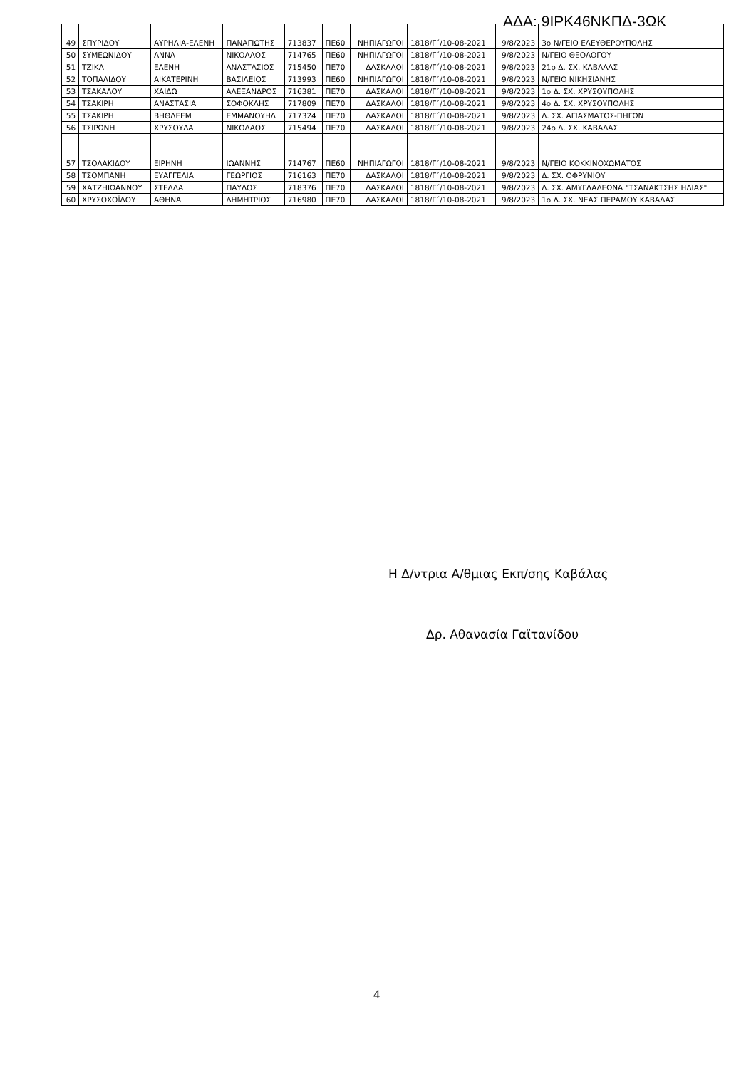ΑΔΑ: 9ΙΡΚ46ΝΚΠΔ-3ΩΚ
| 49 | ΣΠΥΡΙΔΟΥ | ΑΥΡΗΛΙΑ-ΕΛΕΝΗ | ΠΑΝΑΓΙΩΤΗΣ | 713837 | ΠΕ60 | ΝΗΠΙΑΓΩΓΟΙ | 1818/Γ΄/10-08-2021 | 9/8/2023 | 3ο Ν/ΓΕΙΟ ΕΛΕΥΘΕΡΟΥΠΟΛΗΣ |
| 50 | ΣΥΜΕΩΝΙΔΟΥ | ΑΝΝΑ | ΝΙΚΟΛΑΟΣ | 714765 | ΠΕ60 | ΝΗΠΙΑΓΩΓΟΙ | 1818/Γ΄/10-08-2021 | 9/8/2023 | Ν/ΓΕΙΟ ΘΕΟΛΟΓΟΥ |
| 51 | ΤΖΙΚΑ | ΕΛΕΝΗ | ΑΝΑΣΤΑΣΙΟΣ | 715450 | ΠΕ70 | ΔΑΣΚΑΛΟΙ | 1818/Γ΄/10-08-2021 | 9/8/2023 | 21ο Δ. ΣΧ. ΚΑΒΑΛΑΣ |
| 52 | ΤΟΠΑΛΙΔΟΥ | ΑΙΚΑΤΕΡΙΝΗ | ΒΑΣΙΛΕΙΟΣ | 713993 | ΠΕ60 | ΝΗΠΙΑΓΩΓΟΙ | 1818/Γ΄/10-08-2021 | 9/8/2023 | Ν/ΓΕΙΟ ΝΙΚΗΣΙΑΝΗΣ |
| 53 | ΤΣΑΚΑΛΟΥ | ΧΑΙΔΩ | ΑΛΕΞΑΝΔΡΟΣ | 716381 | ΠΕ70 | ΔΑΣΚΑΛΟΙ | 1818/Γ΄/10-08-2021 | 9/8/2023 | 1ο Δ. ΣΧ. ΧΡΥΣΟΥΠΟΛΗΣ |
| 54 | ΤΣΑΚΙΡΗ | ΑΝΑΣΤΑΣΙΑ | ΣΟΦΟΚΛΗΣ | 717809 | ΠΕ70 | ΔΑΣΚΑΛΟΙ | 1818/Γ΄/10-08-2021 | 9/8/2023 | 4ο Δ. ΣΧ. ΧΡΥΣΟΥΠΟΛΗΣ |
| 55 | ΤΣΑΚΙΡΗ | ΒΗΘΛΕΕΜ | ΕΜΜΑΝΟΥΗΛ | 717324 | ΠΕ70 | ΔΑΣΚΑΛΟΙ | 1818/Γ΄/10-08-2021 | 9/8/2023 | Δ. ΣΧ. ΑΓΙΑΣΜΑΤΟΣ-ΠΗΓΩΝ |
| 56 | ΤΣΙΡΩΝΗ | ΧΡΥΣΟΥΛΑ | ΝΙΚΟΛΑΟΣ | 715494 | ΠΕ70 | ΔΑΣΚΑΛΟΙ | 1818/Γ΄/10-08-2021 | 9/8/2023 | 24ο Δ. ΣΧ. ΚΑΒΑΛΑΣ |
| 57 | ΤΣΟΛΑΚΙΔΟΥ | ΕΙΡΗΝΗ | ΙΩΑΝΝΗΣ | 714767 | ΠΕ60 | ΝΗΠΙΑΓΩΓΟΙ | 1818/Γ΄/10-08-2021 | 9/8/2023 | Ν/ΓΕΙΟ ΚΟΚΚΙΝΟΧΩΜΑΤΟΣ |
| 58 | ΤΣΟΜΠΑΝΗ | ΕΥΑΓΓΕΛΙΑ | ΓΕΩΡΓΙΟΣ | 716163 | ΠΕ70 | ΔΑΣΚΑΛΟΙ | 1818/Γ΄/10-08-2021 | 9/8/2023 | Δ. ΣΧ. ΟΦΡΥΝΙΟΥ |
| 59 | ΧΑΤΖΗΙΩΑΝΝΟΥ | ΣΤΕΛΛΑ | ΠΑΥΛΟΣ | 718376 | ΠΕ70 | ΔΑΣΚΑΛΟΙ | 1818/Γ΄/10-08-2021 | 9/8/2023 | Δ. ΣΧ. ΑΜΥΓΔΑΛΕΩΝΑ "ΤΣΑΝΑΚΤΣΗΣ ΗΛΙΑΣ" |
| 60 | ΧΡΥΣΟΧΟΪΔΟΥ | ΑΘΗΝΑ | ΔΗΜΗΤΡΙΟΣ | 716980 | ΠΕ70 | ΔΑΣΚΑΛΟΙ | 1818/Γ΄/10-08-2021 | 9/8/2023 | 1ο Δ. ΣΧ. ΝΕΑΣ ΠΕΡΑΜΟΥ ΚΑΒΑΛΑΣ |
Η Δ/ντρια Α/θμιας Εκπ/σης Καβάλας
Δρ. Αθανασία Γαϊτανίδου
4